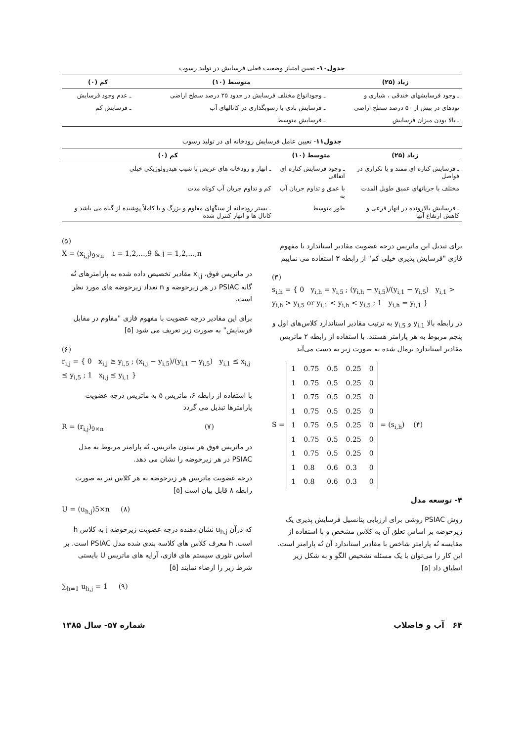جدول۱۰- تعیین امتیاز وضعیت فعلی فرسایش در تولید رسوب
| زیاد (۲۵) | متوسط (۱۰) | کم (۰) |
| --- | --- | --- |
| ـ وجود فرسایشهای خندقی ، شیاری و | ـ وجودانواع مختلف فرسایش در حدود ۲۵ درصد سطح اراضی | ـ عدم وجود فرسایش |
| تودهای در بیش از ۵۰ درصد سطح اراضی | ـ فرسایش بادی با رسوبگذاری در کانالهای آب | ـ فرسایش کم |
| ـ بالا بودن میزان فرسایش | ـ فرسایش متوسط | |
جدول۱۱- تعیین عامل فرسایش رودخانه ای در تولید رسوب
| زیاد (۲۵) | متوسط (۱۰) | کم (۰) |
| --- | --- | --- |
| ـ فرسایش کناره ای ممتد و یا تکراری در فواصل | ـ وجود فرسایش کناره ای اتفاقی | ـ انهار و رودخانه های عریض با شیب هیدرولوژیکی خیلی |
| مختلف یا جریانهای عمیق طویل المدت | با عمق و تداوم جریان آب به | کم و تداوم جریان آب کوتاه مدت |
| ـ فرسایش بالارونده در انهار فرعی و کاهش ارتفاع آنها | طور متوسط | ـ بستر رودخانه از سنگهای مقاوم و بزرگ و یا کاملاً پوشیده از گیاه می باشد و کانال ها و انهار کنترل شده |
برای تبدیل این ماتریس درجه عضویت مقادیر استاندارد با مفهوم فازی "فرسایش پذیری خیلی کم" از رابطه ۳ استفاده می نماییم
(۳)
s<sub>i,h</sub> = { 0 y<sub>i,h</sub> = y<sub>i,5</sub> ; (y<sub>i,h</sub> − y<sub>i,5</sub>)/(y<sub>i,1</sub> − y<sub>i,5</sub>) y<sub>i,1</sub> > y<sub>i,h</sub> > y<sub>i,5</sub> or y<sub>i,1</sub> < y<sub>i,h</sub> < y<sub>i,5</sub> ; 1 y<sub>i,h</sub> = y<sub>i,1</sub> }
در رابطه بالا y<sub>i,1</sub> و y<sub>i,5</sub> به ترتیب مقادیر استاندارد کلاس‌های اول و پنجم مربوط به هر پارامتر هستند. با استفاده از رابطه ۲ ماتریس مقادیر استاندارد نرمال شده به صورت زیر به دست می‌آید
S =
| 1 | 0.75 | 0.5 | 0.25 | 0 |
| 1 | 0.75 | 0.5 | 0.25 | 0 |
| 1 | 0.75 | 0.5 | 0.25 | 0 |
| 1 | 0.75 | 0.5 | 0.25 | 0 |
| 1 | 0.75 | 0.5 | 0.25 | 0 |
| 1 | 0.75 | 0.5 | 0.25 | 0 |
| 1 | 0.75 | 0.5 | 0.25 | 0 |
| 1 | 0.8 | 0.6 | 0.3 | 0 |
| 1 | 0.8 | 0.6 | 0.3 | 0 |
= (s<sub>i,h</sub>) (۴)
۴- توسعه مدل
روش PSIAC روشی برای ارزیابی پتانسیل فرسایش پذیری یک زیرحوضه بر اساس تعلق آن به کلاس مشخص و با استفاده از مقایسه نُه پارامتر شاخص با مقادیر استاندارد آن نُه پارامتر است. این کار را می‌توان با یک مسئله تشخیص الگو و به شکل زیر انطباق داد [۵]
(۵)
X = (x<sub>i,j</sub>)<sub>9×n</sub> i = 1,2,…,9 & j = 1,2,…,n
در ماتریس فوق، x<sub>i,j</sub> مقادیر تخصیص داده شده به پارامترهای نُه گانه PSIAC در هر زیرحوضه و n تعداد زیرحوضه های مورد نظر است.
برای این مقادیر درجه عضویت با مفهوم فازی "مقاوم در مقابل فرسایش" به صورت زیر تعریف می شود [۵]
(۶)
r<sub>i,j</sub> = { 0 x<sub>i,j</sub> ≥ y<sub>i,5</sub> ; (x<sub>i,j</sub> − y<sub>i,5</sub>)/(y<sub>i,1</sub> − y<sub>i,5</sub>) y<sub>i,1</sub> ≤ x<sub>i,j</sub> ≤ y<sub>i,5</sub> ; 1 x<sub>i,j</sub> ≤ y<sub>i,1</sub> }
با استفاده از رابطه ۶، ماتریس ۵ به ماتریس درجه عضویت پارامترها تبدیل می گردد
R = (r<sub>i,j</sub>)<sub>9×n</sub> (۷)
در ماتریس فوق هر ستون ماتریس، نُه پارامتر مربوط به مدل PSIAC در هر زیرحوضه را نشان می دهد.
درجه عضویت ماتریس هر زیرحوضه به هر کلاس نیز به صورت رابطه ۸ قابل بیان است [۵]
U = (u<sub>h,j</sub>)5×n (۸)
که درآن u<sub>h,j</sub> نشان دهنده درجه عضویت زیرحوضه j به کلاس h است. h معرف کلاس های کلاسه بندی شده مدل PSIAC است. بر اساس تئوری سیستم های فازی، آرایه های ماتریس U بایستی شرط زیر را ارضاء نمایند [۵]
∑<sub>h=1</sub> u<sub>h,j</sub> = 1 (۹)
۶۴ آب و فاضلاب شماره ۵۷- سال ۱۳۸۵